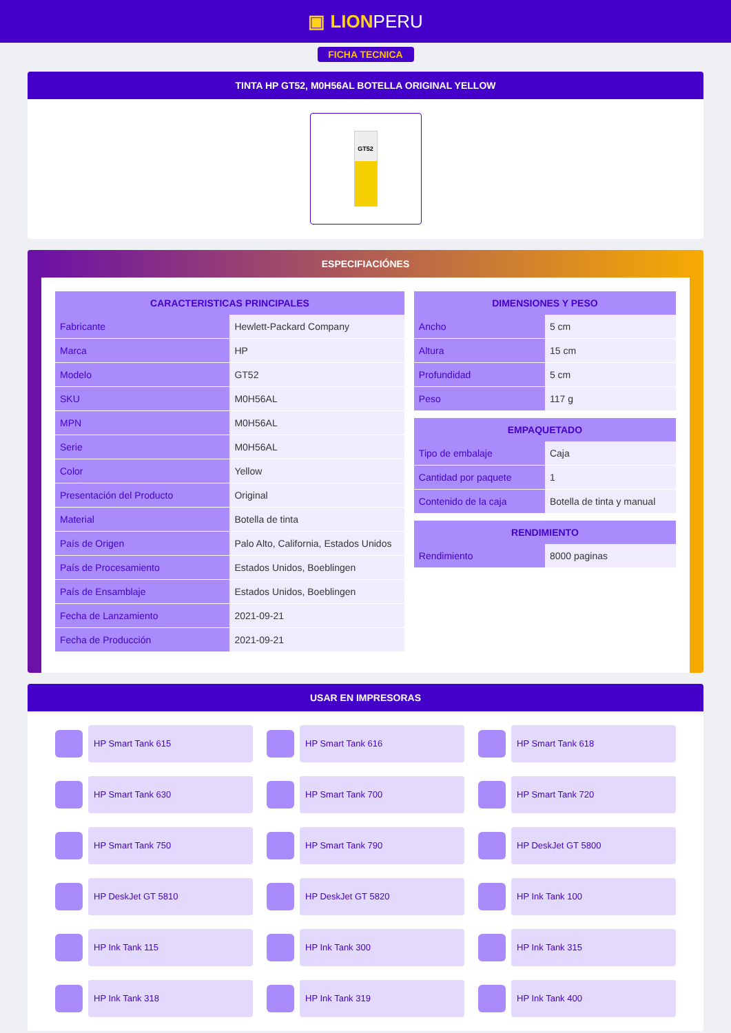▣ LIONPERU
FICHA TECNICA
TINTA HP GT52, M0H56AL BOTELLA ORIGINAL YELLOW
GT52
ESPECIFIACIÓNES
| CARACTERISTICAS PRINCIPALES | |
| --- | --- |
| Fabricante | Hewlett-Packard Company |
| Marca | HP |
| Modelo | GT52 |
| SKU | M0H56AL |
| MPN | M0H56AL |
| Serie | M0H56AL |
| Color | Yellow |
| Presentación del Producto | Original |
| Material | Botella de tinta |
| País de Origen | Palo Alto, California, Estados Unidos |
| País de Procesamiento | Estados Unidos, Boeblingen |
| País de Ensamblaje | Estados Unidos, Boeblingen |
| Fecha de Lanzamiento | 2021-09-21 |
| Fecha de Producción | 2021-09-21 |
| DIMENSIONES Y PESO | |
| --- | --- |
| Ancho | 5 cm |
| Altura | 15 cm |
| Profundidad | 5 cm |
| Peso | 117 g |
| EMPAQUETADO | |
| --- | --- |
| Tipo de embalaje | Caja |
| Cantidad por paquete | 1 |
| Contenido de la caja | Botella de tinta y manual |
| RENDIMIENTO | |
| --- | --- |
| Rendimiento | 8000 paginas |
USAR EN IMPRESORAS
HP Smart Tank 615
HP Smart Tank 616
HP Smart Tank 618
HP Smart Tank 630
HP Smart Tank 700
HP Smart Tank 720
HP Smart Tank 750
HP Smart Tank 790
HP DeskJet GT 5800
HP DeskJet GT 5810
HP DeskJet GT 5820
HP Ink Tank 100
HP Ink Tank 115
HP Ink Tank 300
HP Ink Tank 315
HP Ink Tank 318
HP Ink Tank 319
HP Ink Tank 400